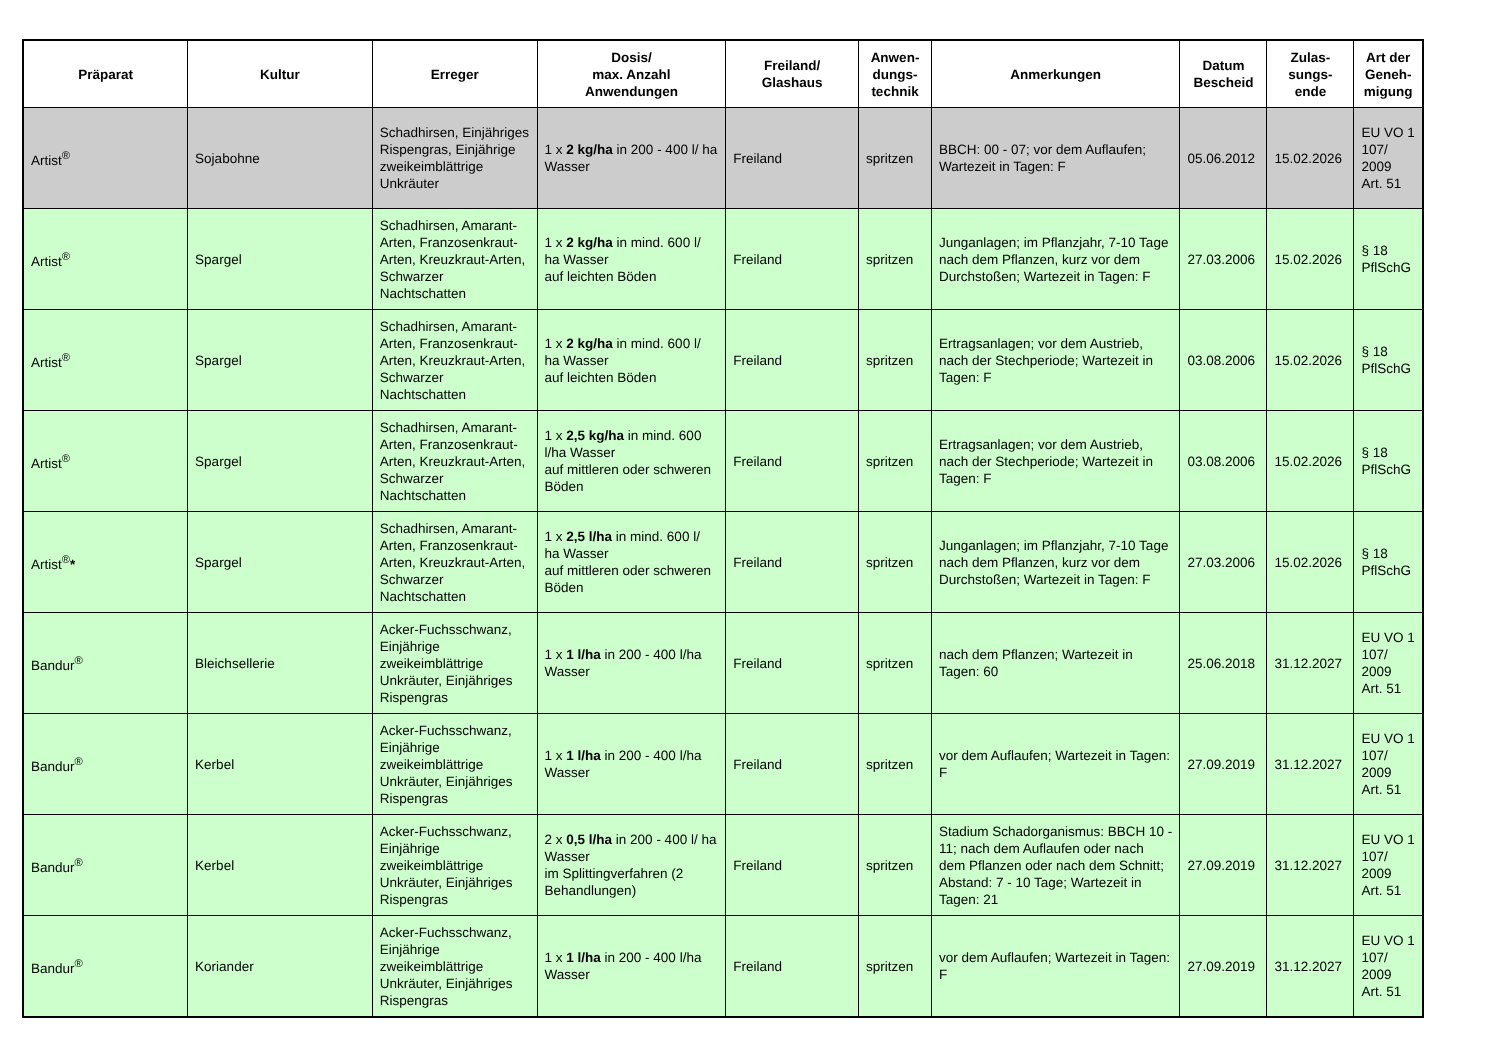| Präparat | Kultur | Erreger | Dosis/ max. Anzahl Anwendungen | Freiland/ Glashaus | Anwen- dungs- technik | Anmerkungen | Datum Bescheid | Zulas- sungs- ende | Art der Geneh- migung |
| --- | --- | --- | --- | --- | --- | --- | --- | --- | --- |
| Artist<sup>®</sup> | Sojabohne | Schadhirsen, Einjähriges Rispengras, Einjährige zweikeimblättrige Unkräuter | 1 x 2 kg/ha in 200 - 400 l/ ha Wasser | Freiland | spritzen | BBCH: 00 - 07; vor dem Auflaufen; Wartezeit in Tagen: F | 05.06.2012 | 15.02.2026 | EU VO 1 107/ 2009 Art. 51 |
| Artist<sup>®</sup> | Spargel | Schadhirsen, Amarant-Arten, Franzosenkraut-Arten, Kreuzkraut-Arten, Schwarzer Nachtschatten | 1 x 2 kg/ha in mind. 600 l/ ha Wasser auf leichten Böden | Freiland | spritzen | Junganlagen; im Pflanzjahr, 7-10 Tage nach dem Pflanzen, kurz vor dem Durchstoßen; Wartezeit in Tagen: F | 27.03.2006 | 15.02.2026 | § 18 PflSchG |
| Artist<sup>®</sup> | Spargel | Schadhirsen, Amarant-Arten, Franzosenkraut-Arten, Kreuzkraut-Arten, Schwarzer Nachtschatten | 1 x 2 kg/ha in mind. 600 l/ ha Wasser auf leichten Böden | Freiland | spritzen | Ertragsanlagen; vor dem Austrieb, nach der Stechperiode; Wartezeit in Tagen: F | 03.08.2006 | 15.02.2026 | § 18 PflSchG |
| Artist<sup>®</sup> | Spargel | Schadhirsen, Amarant-Arten, Franzosenkraut-Arten, Kreuzkraut-Arten, Schwarzer Nachtschatten | 1 x 2,5 kg/ha in mind. 600 l/ha Wasser auf mittleren oder schweren Böden | Freiland | spritzen | Ertragsanlagen; vor dem Austrieb, nach der Stechperiode; Wartezeit in Tagen: F | 03.08.2006 | 15.02.2026 | § 18 PflSchG |
| Artist<sup>®</sup> * | Spargel | Schadhirsen, Amarant-Arten, Franzosenkraut-Arten, Kreuzkraut-Arten, Schwarzer Nachtschatten | 1 x 2,5 l/ha in mind. 600 l/ ha Wasser auf mittleren oder schweren Böden | Freiland | spritzen | Junganlagen; im Pflanzjahr, 7-10 Tage nach dem Pflanzen, kurz vor dem Durchstoßen; Wartezeit in Tagen: F | 27.03.2006 | 15.02.2026 | § 18 PflSchG |
| Bandur<sup>®</sup> | Bleichsellerie | Acker-Fuchsschwanz, Einjährige zweikeimblättrige Unkräuter, Einjähriges Rispengras | 1 x 1 l/ha in 200 - 400 l/ha Wasser | Freiland | spritzen | nach dem Pflanzen; Wartezeit in Tagen: 60 | 25.06.2018 | 31.12.2027 | EU VO 1 107/ 2009 Art. 51 |
| Bandur<sup>®</sup> | Kerbel | Acker-Fuchsschwanz, Einjährige zweikeimblättrige Unkräuter, Einjähriges Rispengras | 1 x 1 l/ha in 200 - 400 l/ha Wasser | Freiland | spritzen | vor dem Auflaufen; Wartezeit in Tagen: F | 27.09.2019 | 31.12.2027 | EU VO 1 107/ 2009 Art. 51 |
| Bandur<sup>®</sup> | Kerbel | Acker-Fuchsschwanz, Einjährige zweikeimblättrige Unkräuter, Einjähriges Rispengras | 2 x 0,5 l/ha in 200 - 400 l/ ha Wasser im Splittingverfahren (2 Behandlungen) | Freiland | spritzen | Stadium Schadorganismus: BBCH 10 - 11; nach dem Auflaufen oder nach dem Pflanzen oder nach dem Schnitt; Abstand: 7 - 10 Tage; Wartezeit in Tagen: 21 | 27.09.2019 | 31.12.2027 | EU VO 1 107/ 2009 Art. 51 |
| Bandur<sup>®</sup> | Koriander | Acker-Fuchsschwanz, Einjährige zweikeimblättrige Unkräuter, Einjähriges Rispengras | 1 x 1 l/ha in 200 - 400 l/ha Wasser | Freiland | spritzen | vor dem Auflaufen; Wartezeit in Tagen: F | 27.09.2019 | 31.12.2027 | EU VO 1 107/ 2009 Art. 51 |